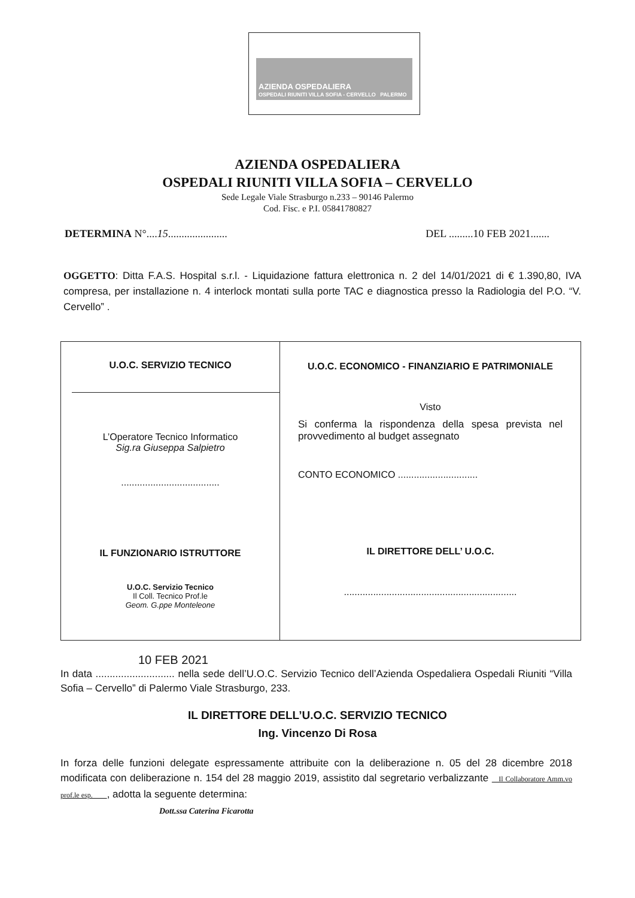AZIENDA OSPEDALIERA
OSPEDALI RIUNITI VILLA SOFIA - CERVELLO PALERMO
AZIENDA OSPEDALIERA
OSPEDALI RIUNITI VILLA SOFIA – CERVELLO
Sede Legale Viale Strasburgo n.233 – 90146 Palermo
Cod. Fisc. e P.I. 05841780827
DETERMINA N°....15...................... DEL .........10 FEB 2021.......
OGGETTO: Ditta F.A.S. Hospital s.r.l. - Liquidazione fattura elettronica n. 2 del 14/01/2021 di € 1.390,80, IVA compresa, per installazione n. 4 interlock montati sulla porte TAC e diagnostica presso la Radiologia del P.O. “V. Cervello” .
| U.O.C. SERVIZIO TECNICO L’Operatore Tecnico Informatico Sig.ra Giuseppa Salpietro ..................................... IL FUNZIONARIO ISTRUTTORE U.O.C. Servizio Tecnico Il Coll. Tecnico Prof.le Geom. G.ppe Monteleone | U.O.C. ECONOMICO - FINANZIARIO E PATRIMONIALE Visto Si conferma la rispondenza della spesa prevista nel provvedimento al budget assegnato CONTO ECONOMICO .............................. IL DIRETTORE DELL’ U.O.C. ................................................................. |
10 FEB 2021
In data ............................ nella sede dell’U.O.C. Servizio Tecnico dell’Azienda Ospedaliera Ospedali Riuniti “Villa Sofia – Cervello” di Palermo Viale Strasburgo, 233.
IL DIRETTORE DELL’U.O.C. SERVIZIO TECNICO
Ing. Vincenzo Di Rosa
In forza delle funzioni delegate espressamente attribuite con la deliberazione n. 05 del 28 dicembre 2018 modificata con deliberazione n. 154 del 28 maggio 2019, assistito dal segretario verbalizzante Il Collaboratore Amm.vo prof.le esp. , adotta la seguente determina:
Dott.ssa Caterina Ficarotta